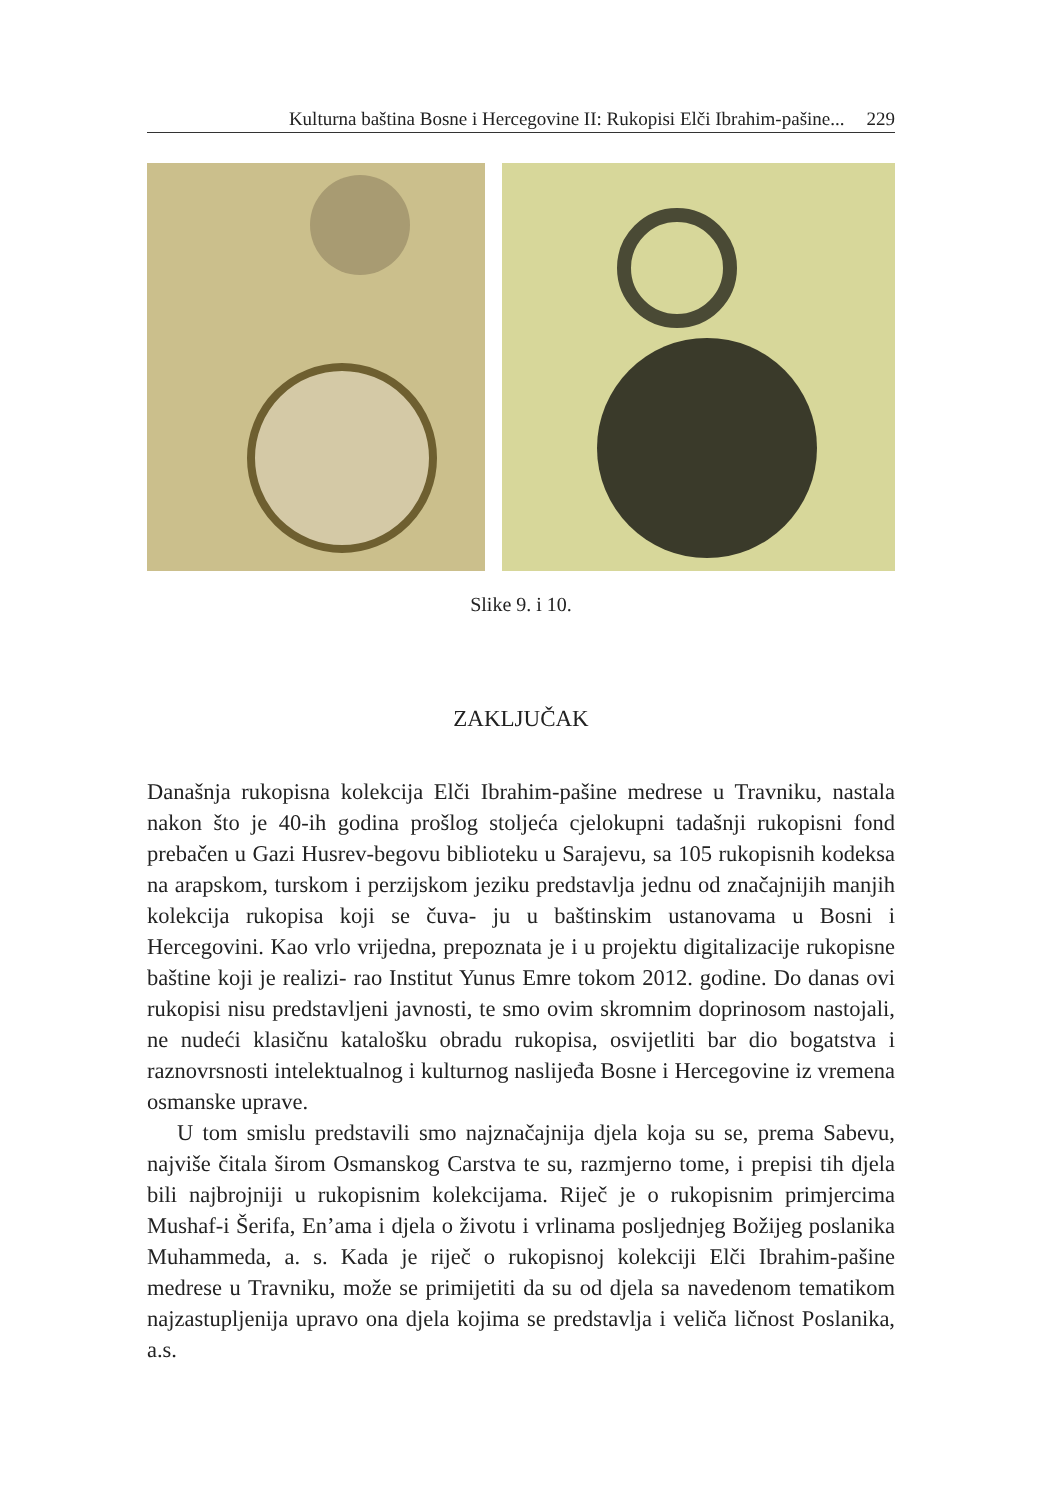Kulturna baština Bosne i Hercegovine II: Rukopisi Elči Ibrahim-pašine... 229
Slike 9. i 10.
ZAKLJUČAK
Današnja rukopisna kolekcija Elči Ibrahim-pašine medrese u Travniku, nastala nakon što je 40-ih godina prošlog stoljeća cjelokupni tadašnji rukopisni fond prebačen u Gazi Husrev-begovu biblioteku u Sarajevu, sa 105 rukopisnih kodeksa na arapskom, turskom i perzijskom jeziku predstavlja jednu od značajnijih manjih kolekcija rukopisa koji se čuva- ju u baštinskim ustanovama u Bosni i Hercegovini. Kao vrlo vrijedna, prepoznata je i u projektu digitalizacije rukopisne baštine koji je realizi- rao Institut Yunus Emre tokom 2012. godine. Do danas ovi rukopisi nisu predstavljeni javnosti, te smo ovim skromnim doprinosom nastojali, ne nudeći klasičnu katalošku obradu rukopisa, osvijetliti bar dio bogatstva i raznovrsnosti intelektualnog i kulturnog naslijeđa Bosne i Hercegovine iz vremena osmanske uprave.
U tom smislu predstavili smo najznačajnija djela koja su se, prema Sabevu, najviše čitala širom Osmanskog Carstva te su, razmjerno tome, i prepisi tih djela bili najbrojniji u rukopisnim kolekcijama. Riječ je o rukopisnim primjercima Mushaf-i Šerifa, En’ama i djela o životu i vrlinama posljednjeg Božijeg poslanika Muhammeda, a. s. Kada je riječ o rukopisnoj kolekciji Elči Ibrahim-pašine medrese u Travniku, može se primijetiti da su od djela sa navedenom tematikom najzastupljenija upravo ona djela kojima se predstavlja i veliča ličnost Poslanika, a.s.